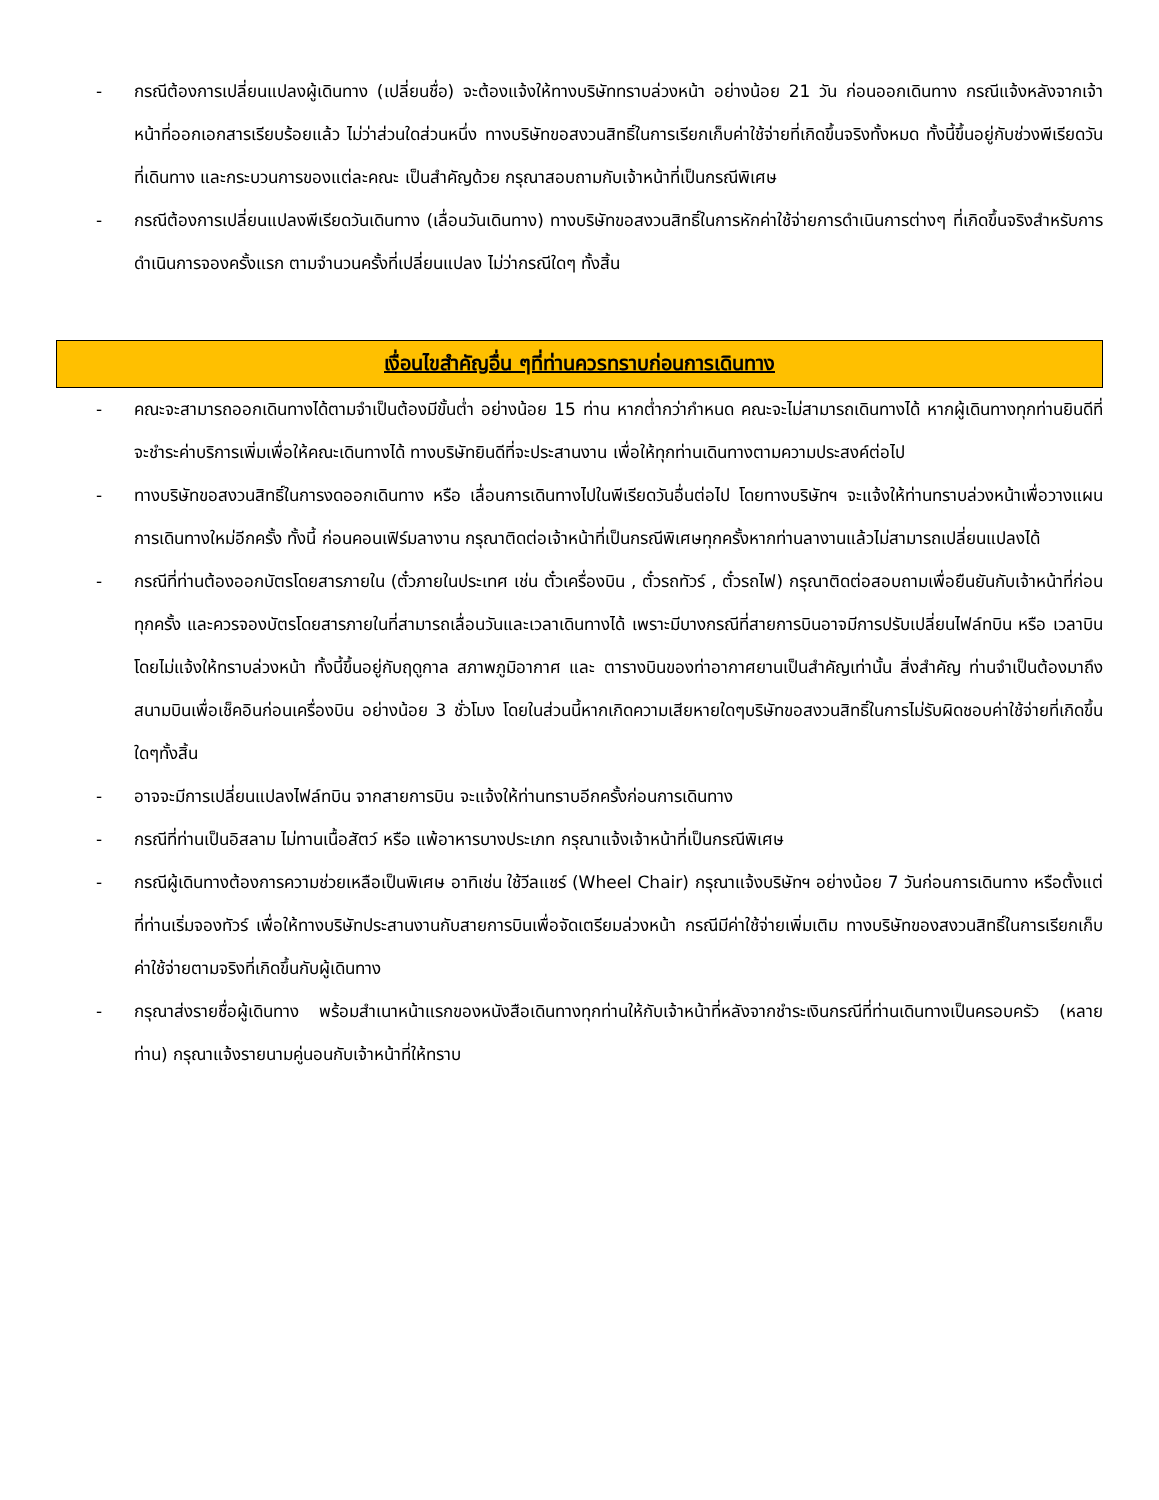- กรณีต้องการเปลี่ยนแปลงผู้เดินทาง (เปลี่ยนชื่อ) จะต้องแจ้งให้ทางบริษัททราบล่วงหน้า อย่างน้อย 21 วัน ก่อนออกเดินทาง กรณีแจ้งหลังจากเจ้าหน้าที่ออกเอกสารเรียบร้อยแล้ว ไม่ว่าส่วนใดส่วนหนึ่ง ทางบริษัทขอสงวนสิทธิ์ในการเรียกเก็บค่าใช้จ่ายที่เกิดขึ้นจริงทั้งหมด ทั้งนี้ขึ้นอยู่กับช่วงพีเรียดวันที่เดินทาง และกระบวนการของแต่ละคณะ เป็นสำคัญด้วย กรุณาสอบถามกับเจ้าหน้าที่เป็นกรณีพิเศษ
- กรณีต้องการเปลี่ยนแปลงพีเรียดวันเดินทาง (เลื่อนวันเดินทาง) ทางบริษัทขอสงวนสิทธิ์ในการหักค่าใช้จ่ายการดำเนินการต่างๆ ที่เกิดขึ้นจริงสำหรับการดำเนินการจองครั้งแรก ตามจำนวนครั้งที่เปลี่ยนแปลง ไม่ว่ากรณีใดๆ ทั้งสิ้น
เงื่อนไขสำคัญอื่น ๆที่ท่านควรทราบก่อนการเดินทาง
- คณะจะสามารถออกเดินทางได้ตามจำเป็นต้องมีขั้นต่ำ อย่างน้อย 15 ท่าน หากต่ำกว่ากำหนด คณะจะไม่สามารถเดินทางได้ หากผู้เดินทางทุกท่านยินดีที่จะชำระค่าบริการเพิ่มเพื่อให้คณะเดินทางได้ ทางบริษัทยินดีที่จะประสานงาน เพื่อให้ทุกท่านเดินทางตามความประสงค์ต่อไป
- ทางบริษัทขอสงวนสิทธิ์ในการงดออกเดินทาง หรือ เลื่อนการเดินทางไปในพีเรียดวันอื่นต่อไป โดยทางบริษัทฯ จะแจ้งให้ท่านทราบล่วงหน้าเพื่อวางแผนการเดินทางใหม่อีกครั้ง ทั้งนี้ ก่อนคอนเฟิร์มลางาน กรุณาติดต่อเจ้าหน้าที่เป็นกรณีพิเศษทุกครั้งหากท่านลางานแล้วไม่สามารถเปลี่ยนแปลงได้
- กรณีที่ท่านต้องออกบัตรโดยสารภายใน (ตั๋วภายในประเทศ เช่น ตั๋วเครื่องบิน , ตั๋วรถทัวร์ , ตั๋วรถไฟ) กรุณาติดต่อสอบถามเพื่อยืนยันกับเจ้าหน้าที่ก่อนทุกครั้ง และควรจองบัตรโดยสารภายในที่สามารถเลื่อนวันและเวลาเดินทางได้ เพราะมีบางกรณีที่สายการบินอาจมีการปรับเปลี่ยนไฟล์ทบิน หรือ เวลาบิน โดยไม่แจ้งให้ทราบล่วงหน้า ทั้งนี้ขึ้นอยู่กับฤดูกาล สภาพภูมิอากาศ และ ตารางบินของท่าอากาศยานเป็นสำคัญเท่านั้น สิ่งสำคัญ ท่านจำเป็นต้องมาถึงสนามบินเพื่อเช็คอินก่อนเครื่องบิน อย่างน้อย 3 ชั่วโมง โดยในส่วนนี้หากเกิดความเสียหายใดๆบริษัทขอสงวนสิทธิ์ในการไม่รับผิดชอบค่าใช้จ่ายที่เกิดขึ้นใดๆทั้งสิ้น
- อาจจะมีการเปลี่ยนแปลงไฟล์ทบิน จากสายการบิน จะแจ้งให้ท่านทราบอีกครั้งก่อนการเดินทาง
- กรณีที่ท่านเป็นอิสลาม ไม่ทานเนื้อสัตว์ หรือ แพ้อาหารบางประเภท กรุณาแจ้งเจ้าหน้าที่เป็นกรณีพิเศษ
- กรณีผู้เดินทางต้องการความช่วยเหลือเป็นพิเศษ อาทิเช่น ใช้วีลแชร์ (Wheel Chair) กรุณาแจ้งบริษัทฯ อย่างน้อย 7 วันก่อนการเดินทาง หรือตั้งแต่ที่ท่านเริ่มจองทัวร์ เพื่อให้ทางบริษัทประสานงานกับสายการบินเพื่อจัดเตรียมล่วงหน้า กรณีมีค่าใช้จ่ายเพิ่มเติม ทางบริษัทของสงวนสิทธิ์ในการเรียกเก็บค่าใช้จ่ายตามจริงที่เกิดขึ้นกับผู้เดินทาง
- กรุณาส่งรายชื่อผู้เดินทาง พร้อมสำเนาหน้าแรกของหนังสือเดินทางทุกท่านให้กับเจ้าหน้าที่หลังจากชำระเงินกรณีที่ท่านเดินทางเป็นครอบครัว (หลายท่าน) กรุณาแจ้งรายนามคู่นอนกับเจ้าหน้าที่ให้ทราบ